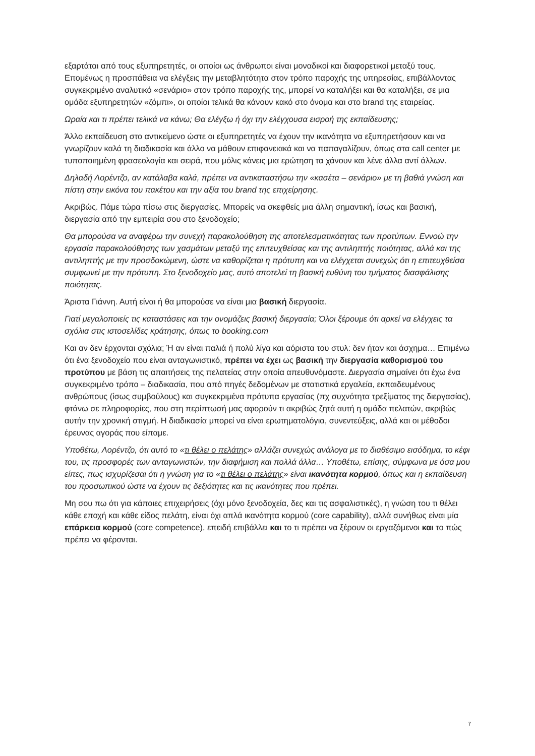εξαρτάται από τους εξυπηρετητές, οι οποίοι ως άνθρωποι είναι μοναδικοί και διαφορετικοί μεταξύ τους. Επομένως η προσπάθεια να ελέγξεις την μεταβλητότητα στον τρόπο παροχής της υπηρεσίας, επιβάλλοντας συγκεκριμένο αναλυτικό «σενάριο» στον τρόπο παροχής της, μπορεί να καταλήξει και θα καταλήξει, σε μια ομάδα εξυπηρετητών «ζόμπι», οι οποίοι τελικά θα κάνουν κακό στο όνομα και στο brand της εταιρείας.
Ωραία και τι πρέπει τελικά να κάνω; Θα ελέγξω ή όχι την ελέγχουσα εισροή της εκπαίδευσης;
Άλλο εκπαίδευση στο αντικείμενο ώστε οι εξυπηρετητές να έχουν την ικανότητα να εξυπηρετήσουν και να γνωρίζουν καλά τη διαδικασία και άλλο να μάθουν επιφανειακά και να παπαγαλίζουν, όπως στα call center με τυποποιημένη φρασεολογία και σειρά, που μόλις κάνεις μια ερώτηση τα χάνουν και λένε άλλα αντί άλλων.
Δηλαδή Λορέντζο, αν κατάλαβα καλά, πρέπει να αντικαταστήσω την «κασέτα – σενάριο» με τη βαθιά γνώση και πίστη στην εικόνα του πακέτου και την αξία του brand της επιχείρησης.
Ακριβώς. Πάμε τώρα πίσω στις διεργασίες. Μπορείς να σκεφθείς μια άλλη σημαντική, ίσως και βασική, διεργασία από την εμπειρία σου στο ξενοδοχείο;
Θα μπορούσα να αναφέρω την συνεχή παρακολούθηση της αποτελεσματικότητας των προτύπων. Εννοώ την εργασία παρακολούθησης των χασμάτων μεταξύ της επιτευχθείσας και της αντιληπτής ποιότητας, αλλά και της αντιληπτής με την προσδοκώμενη, ώστε να καθορίζεται η πρότυπη και να ελέγχεται συνεχώς ότι η επιτευχθείσα συμφωνεί με την πρότυπη. Στο ξενοδοχείο μας, αυτό αποτελεί τη βασική ευθύνη του τμήματος διασφάλισης ποιότητας.
Άριστα Γιάννη. Αυτή είναι ή θα μπορούσε να είναι μια βασική διεργασία.
Γιατί μεγαλοποιείς τις καταστάσεις και την ονομάζεις βασική διεργασία; Όλοι ξέρουμε ότι αρκεί να ελέγχεις τα σχόλια στις ιστοσελίδες κράτησης, όπως το booking.com
Και αν δεν έρχονται σχόλια; Ή αν είναι παλιά ή πολύ λίγα και αόριστα του στυλ: δεν ήταν και άσχημα… Επιμένω ότι ένα ξενοδοχείο που είναι ανταγωνιστικό, πρέπει να έχει ως βασική την διεργασία καθορισμού του προτύπου με βάση τις απαιτήσεις της πελατείας στην οποία απευθυνόμαστε. Διεργασία σημαίνει ότι έχω ένα συγκεκριμένο τρόπο – διαδικασία, που από πηγές δεδομένων με στατιστικά εργαλεία, εκπαιδευμένους ανθρώπους (ίσως συμβούλους) και συγκεκριμένα πρότυπα εργασίας (πχ συχνότητα τρεξίματος της διεργασίας), φτάνω σε πληροφορίες, που στη περίπτωσή μας αφορούν τι ακριβώς ζητά αυτή η ομάδα πελατών, ακριβώς αυτήν την χρονική στιγμή. Η διαδικασία μπορεί να είναι ερωτηματολόγια, συνεντεύξεις, αλλά και οι μέθοδοι έρευνας αγοράς που είπαμε.
Υποθέτω, Λορέντζο, ότι αυτό το «τι θέλει ο πελάτης» αλλάζει συνεχώς ανάλογα με το διαθέσιμο εισόδημα, το κέφι του, τις προσφορές των ανταγωνιστών, την διαφήμιση και πολλά άλλα… Υποθέτω, επίσης, σύμφωνα με όσα μου είπες, πως ισχυρίζεσαι ότι η γνώση για το «τι θέλει ο πελάτης» είναι ικανότητα κορμού, όπως και η εκπαίδευση του προσωπικού ώστε να έχουν τις δεξιότητες και τις ικανότητες που πρέπει.
Μη σου πω ότι για κάποιες επιχειρήσεις (όχι μόνο ξενοδοχεία, δες και τις ασφαλιστικές), η γνώση του τι θέλει κάθε εποχή και κάθε είδος πελάτη, είναι όχι απλά ικανότητα κορμού (core capability), αλλά συνήθως είναι μία επάρκεια κορμού (core competence), επειδή επιβάλλει και το τι πρέπει να ξέρουν οι εργαζόμενοι και το πώς πρέπει να φέρονται.
7